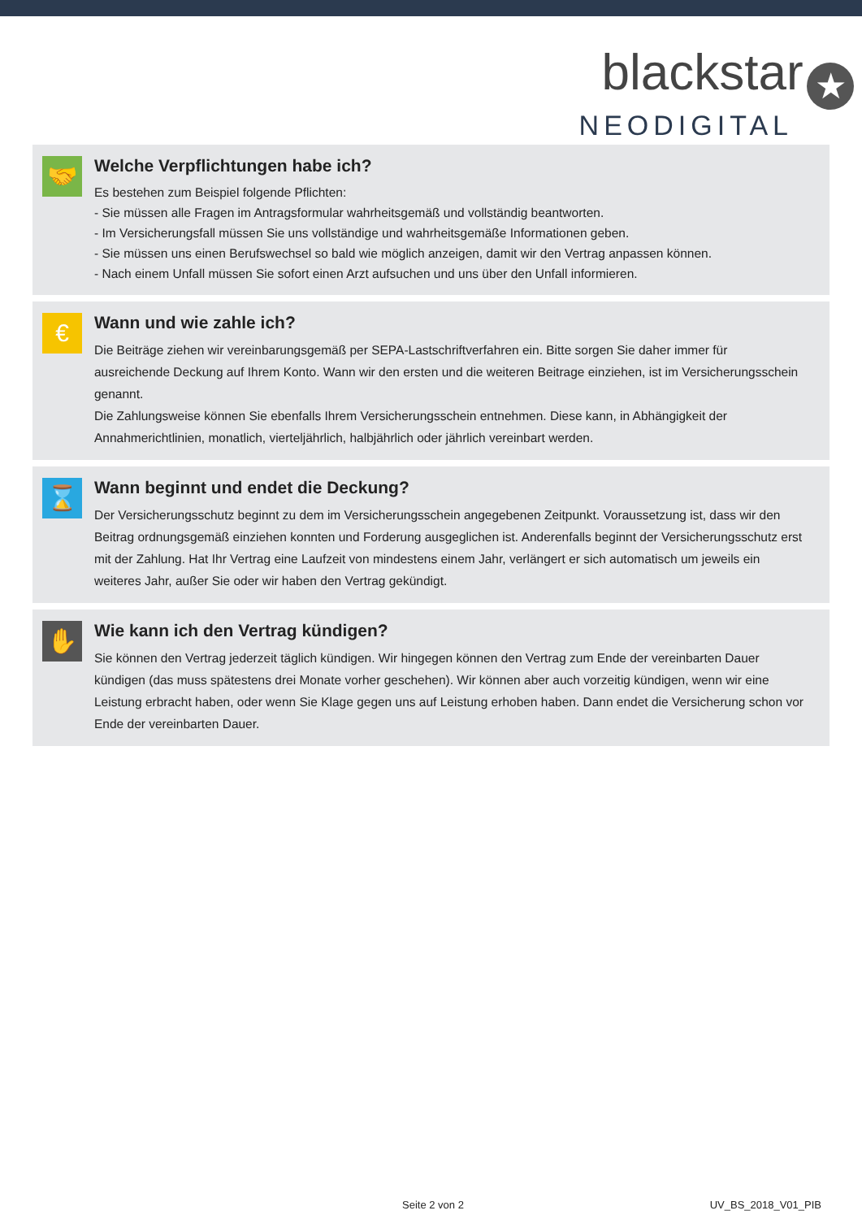blackstar ★
NEODIGITAL
🤝
Welche Verpflichtungen habe ich?
Es bestehen zum Beispiel folgende Pflichten:
- Sie müssen alle Fragen im Antragsformular wahrheitsgemäß und vollständig beantworten.
- Im Versicherungsfall müssen Sie uns vollständige und wahrheitsgemäße Informationen geben.
- Sie müssen uns einen Berufswechsel so bald wie möglich anzeigen, damit wir den Vertrag anpassen können.
- Nach einem Unfall müssen Sie sofort einen Arzt aufsuchen und uns über den Unfall informieren.
€
Wann und wie zahle ich?
Die Beiträge ziehen wir vereinbarungsgemäß per SEPA-Lastschriftverfahren ein. Bitte sorgen Sie daher immer für ausreichende Deckung auf Ihrem Konto. Wann wir den ersten und die weiteren Beitrage einziehen, ist im Versicherungsschein genannt.
Die Zahlungsweise können Sie ebenfalls Ihrem Versicherungsschein entnehmen. Diese kann, in Abhängigkeit der Annahmerichtlinien, monatlich, vierteljährlich, halbjährlich oder jährlich vereinbart werden.
⌛
Wann beginnt und endet die Deckung?
Der Versicherungsschutz beginnt zu dem im Versicherungsschein angegebenen Zeitpunkt. Voraussetzung ist, dass wir den Beitrag ordnungsgemäß einziehen konnten und Forderung ausgeglichen ist. Anderenfalls beginnt der Versicherungsschutz erst mit der Zahlung. Hat Ihr Vertrag eine Laufzeit von mindestens einem Jahr, verlängert er sich automatisch um jeweils ein weiteres Jahr, außer Sie oder wir haben den Vertrag gekündigt.
✋
Wie kann ich den Vertrag kündigen?
Sie können den Vertrag jederzeit täglich kündigen. Wir hingegen können den Vertrag zum Ende der vereinbarten Dauer kündigen (das muss spätestens drei Monate vorher geschehen). Wir können aber auch vorzeitig kündigen, wenn wir eine Leistung erbracht haben, oder wenn Sie Klage gegen uns auf Leistung erhoben haben. Dann endet die Versicherung schon vor Ende der vereinbarten Dauer.
Seite 2 von 2 UV_BS_2018_V01_PIB